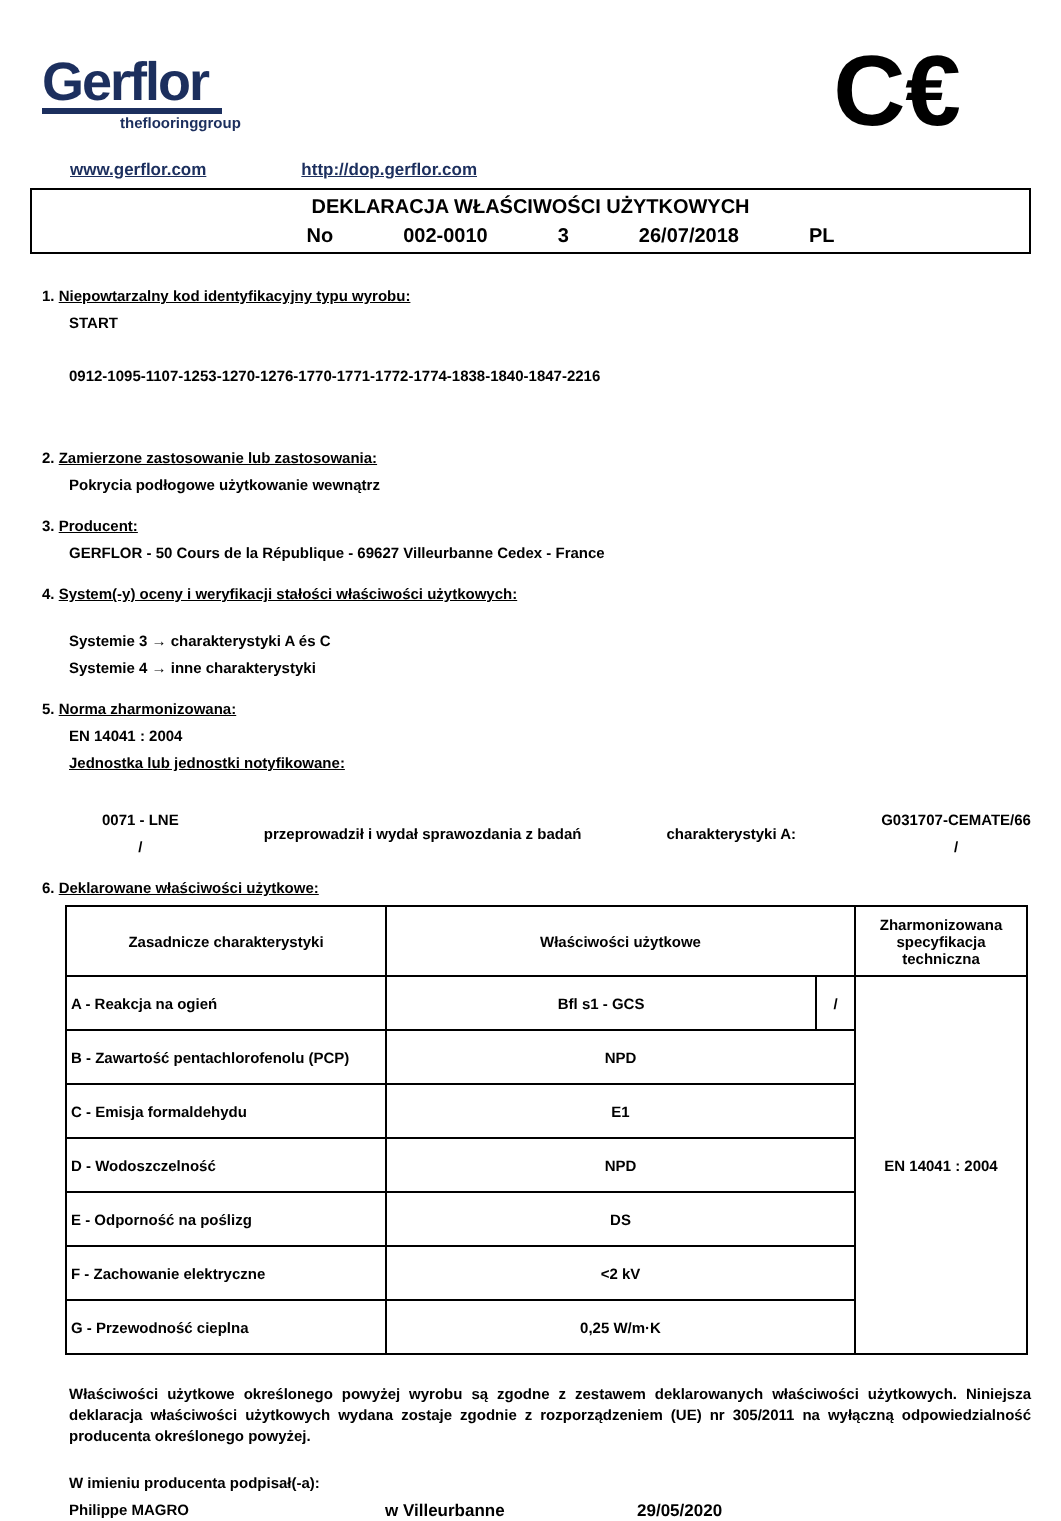Gerflor
theflooringgroup
C€
www.gerflor.com http://dop.gerflor.com
DEKLARACJA WŁAŚCIWOŚCI UŻYTKOWYCH
No 002-0010 3 26/07/2018 PL
1. Niepowtarzalny kod identyfikacyjny typu wyrobu:
START
0912-1095-1107-1253-1270-1276-1770-1771-1772-1774-1838-1840-1847-2216
2. Zamierzone zastosowanie lub zastosowania:
Pokrycia podłogowe użytkowanie wewnątrz
3. Producent:
GERFLOR - 50 Cours de la République - 69627 Villeurbanne Cedex - France
4. System(-y) oceny i weryfikacji stałości właściwości użytkowych:
Systemie 3 → charakterystyki A és C
Systemie 4 → inne charakterystyki
5. Norma zharmonizowana:
EN 14041 : 2004
Jednostka lub jednostki notyfikowane:
0071 - LNE
/
przeprowadził i wydał sprawozdania z badań
charakterystyki A:
G031707-CEMATE/66
/
6. Deklarowane właściwości użytkowe:
| Zasadnicze charakterystyki | Właściwości użytkowe | | Zharmonizowana specyfikacja techniczna |
| --- | --- | --- | --- |
| A - Reakcja na ogień | Bfl s1 - GCS | / | EN 14041 : 2004 |
| B - Zawartość pentachlorofenolu (PCP) | NPD | | |
| C - Emisja formaldehydu | E1 | | |
| D - Wodoszczelność | NPD | | |
| E - Odporność na poślizg | DS | | |
| F - Zachowanie elektryczne | <2 kV | | |
| G - Przewodność cieplna | 0,25 W/m·K | | |
Właściwości użytkowe określonego powyżej wyrobu są zgodne z zestawem deklarowanych właściwości użytkowych. Niniejsza deklaracja właściwości użytkowych wydana zostaje zgodnie z rozporządzeniem (UE) nr 305/2011 na wyłączną odpowiedzialność producenta określonego powyżej.
W imieniu producenta podpisał(-a):
Philippe MAGRO w Villeurbanne 29/05/2020